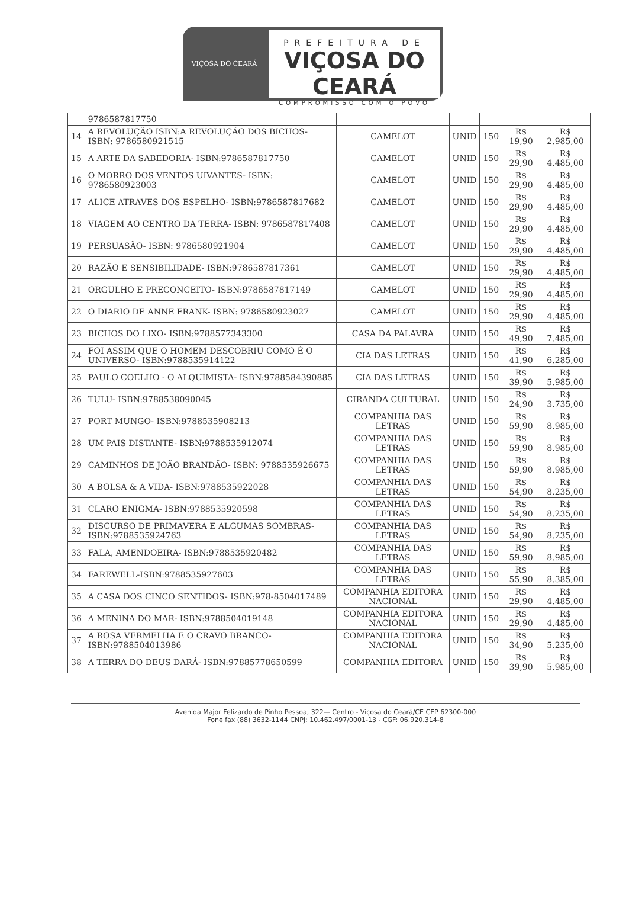VIÇOSA DO CEARÁ
PREFEITURA DE
VIÇOSA DO CEARÁ
COMPROMISSO COM O POVO
| | 9786587817750 | | | | | |
| 14 | A REVOLUÇÃO ISBN:A REVOLUÇÃO DOS BICHOS- ISBN: 9786580921515 | CAMELOT | UNID | 150 | R$ 19,90 | R$ 2.985,00 |
| 15 | A ARTE DA SABEDORIA- ISBN:9786587817750 | CAMELOT | UNID | 150 | R$ 29,90 | R$ 4.485,00 |
| 16 | O MORRO DOS VENTOS UIVANTES- ISBN: 9786580923003 | CAMELOT | UNID | 150 | R$ 29,90 | R$ 4.485,00 |
| 17 | ALICE ATRAVES DOS ESPELHO- ISBN:9786587817682 | CAMELOT | UNID | 150 | R$ 29,90 | R$ 4.485,00 |
| 18 | VIAGEM AO CENTRO DA TERRA- ISBN: 9786587817408 | CAMELOT | UNID | 150 | R$ 29,90 | R$ 4.485,00 |
| 19 | PERSUASÃO- ISBN: 9786580921904 | CAMELOT | UNID | 150 | R$ 29,90 | R$ 4.485,00 |
| 20 | RAZÃO E SENSIBILIDADE- ISBN:9786587817361 | CAMELOT | UNID | 150 | R$ 29,90 | R$ 4.485,00 |
| 21 | ORGULHO E PRECONCEITO- ISBN:9786587817149 | CAMELOT | UNID | 150 | R$ 29,90 | R$ 4.485,00 |
| 22 | O DIARIO DE ANNE FRANK- ISBN: 9786580923027 | CAMELOT | UNID | 150 | R$ 29,90 | R$ 4.485,00 |
| 23 | BICHOS DO LIXO- ISBN:9788577343300 | CASA DA PALAVRA | UNID | 150 | R$ 49,90 | R$ 7.485,00 |
| 24 | FOI ASSIM QUE O HOMEM DESCOBRIU COMO É O UNIVERSO- ISBN:9788535914122 | CIA DAS LETRAS | UNID | 150 | R$ 41,90 | R$ 6.285,00 |
| 25 | PAULO COELHO - O ALQUIMISTA- ISBN:9788584390885 | CIA DAS LETRAS | UNID | 150 | R$ 39,90 | R$ 5.985,00 |
| 26 | TULU- ISBN:9788538090045 | CIRANDA CULTURAL | UNID | 150 | R$ 24,90 | R$ 3.735,00 |
| 27 | PORT MUNGO- ISBN:9788535908213 | COMPANHIA DAS LETRAS | UNID | 150 | R$ 59,90 | R$ 8.985,00 |
| 28 | UM PAIS DISTANTE- ISBN:9788535912074 | COMPANHIA DAS LETRAS | UNID | 150 | R$ 59,90 | R$ 8.985,00 |
| 29 | CAMINHOS DE JOÃO BRANDÃO- ISBN: 9788535926675 | COMPANHIA DAS LETRAS | UNID | 150 | R$ 59,90 | R$ 8.985,00 |
| 30 | A BOLSA & A VIDA- ISBN:9788535922028 | COMPANHIA DAS LETRAS | UNID | 150 | R$ 54,90 | R$ 8.235,00 |
| 31 | CLARO ENIGMA- ISBN:9788535920598 | COMPANHIA DAS LETRAS | UNID | 150 | R$ 54,90 | R$ 8.235,00 |
| 32 | DISCURSO DE PRIMAVERA E ALGUMAS SOMBRAS- ISBN:9788535924763 | COMPANHIA DAS LETRAS | UNID | 150 | R$ 54,90 | R$ 8.235,00 |
| 33 | FALA, AMENDOEIRA- ISBN:9788535920482 | COMPANHIA DAS LETRAS | UNID | 150 | R$ 59,90 | R$ 8.985,00 |
| 34 | FAREWELL-ISBN:9788535927603 | COMPANHIA DAS LETRAS | UNID | 150 | R$ 55,90 | R$ 8.385,00 |
| 35 | A CASA DOS CINCO SENTIDOS- ISBN:978-8504017489 | COMPANHIA EDITORA NACIONAL | UNID | 150 | R$ 29,90 | R$ 4.485,00 |
| 36 | A MENINA DO MAR- ISBN:9788504019148 | COMPANHIA EDITORA NACIONAL | UNID | 150 | R$ 29,90 | R$ 4.485,00 |
| 37 | A ROSA VERMELHA E O CRAVO BRANCO-ISBN:9788504013986 | COMPANHIA EDITORA NACIONAL | UNID | 150 | R$ 34,90 | R$ 5.235,00 |
| 38 | A TERRA DO DEUS DARÁ- ISBN:97885778650599 | COMPANHIA EDITORA | UNID | 150 | R$ 39,90 | R$ 5.985,00 |
Avenida Major Felizardo de Pinho Pessoa, 322— Centro - Viçosa do Ceará/CE CEP 62300-000
Fone fax (88) 3632-1144 CNPJ: 10.462.497/0001-13 - CGF: 06.920.314-8